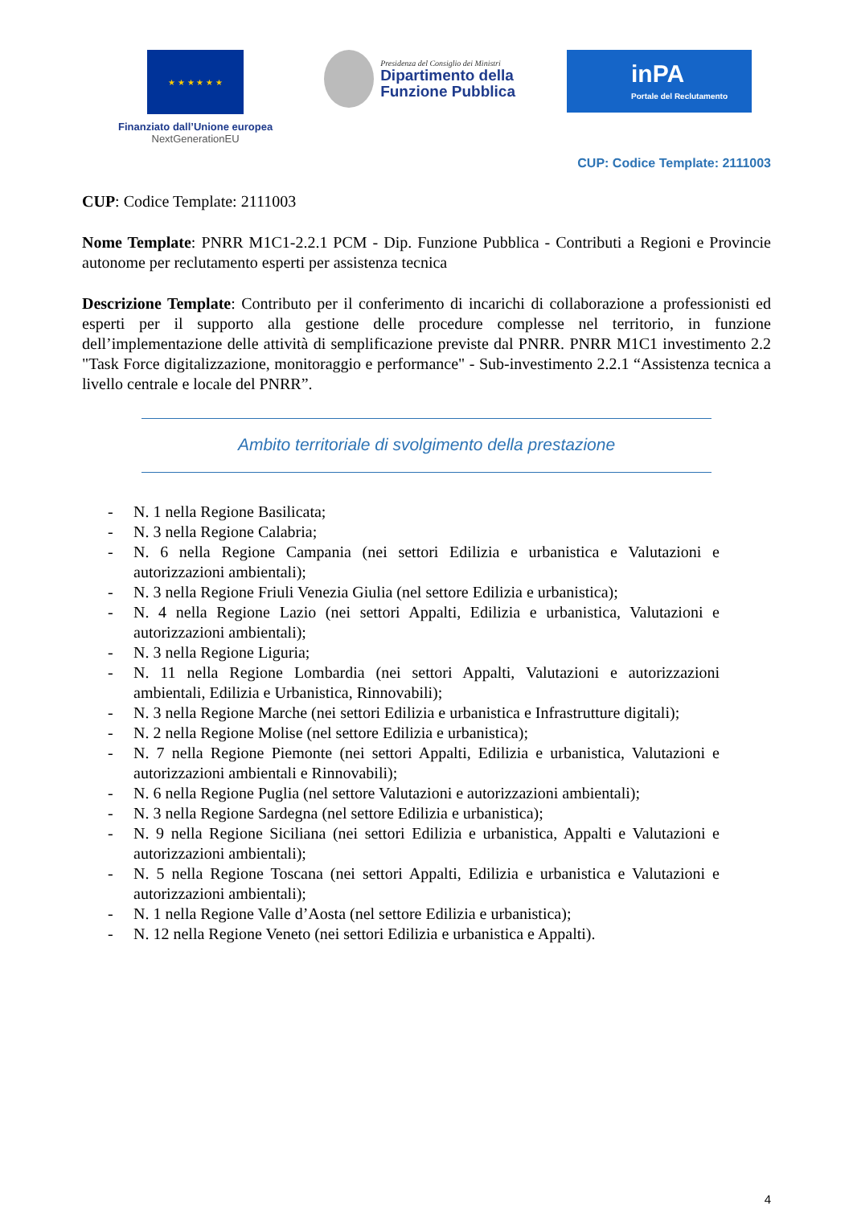★ ★ ★ ★ ★ ★
Finanziato dall’Unione europea
NextGenerationEU
Presidenza del Consiglio dei Ministri
Dipartimento della
Funzione Pubblica
inPA
Portale del Reclutamento
CUP: Codice Template: 2111003
CUP: Codice Template: 2111003
Nome Template: PNRR M1C1-2.2.1 PCM - Dip. Funzione Pubblica - Contributi a Regioni e Provincie autonome per reclutamento esperti per assistenza tecnica
Descrizione Template: Contributo per il conferimento di incarichi di collaborazione a professionisti ed esperti per il supporto alla gestione delle procedure complesse nel territorio, in funzione dell’implementazione delle attività di semplificazione previste dal PNRR. PNRR M1C1 investimento 2.2 "Task Force digitalizzazione, monitoraggio e performance" - Sub-investimento 2.2.1 “Assistenza tecnica a livello centrale e locale del PNRR”.
Ambito territoriale di svolgimento della prestazione
- N. 1 nella Regione Basilicata;
- N. 3 nella Regione Calabria;
- N. 6 nella Regione Campania (nei settori Edilizia e urbanistica e Valutazioni e autorizzazioni ambientali);
- N. 3 nella Regione Friuli Venezia Giulia (nel settore Edilizia e urbanistica);
- N. 4 nella Regione Lazio (nei settori Appalti, Edilizia e urbanistica, Valutazioni e autorizzazioni ambientali);
- N. 3 nella Regione Liguria;
- N. 11 nella Regione Lombardia (nei settori Appalti, Valutazioni e autorizzazioni ambientali, Edilizia e Urbanistica, Rinnovabili);
- N. 3 nella Regione Marche (nei settori Edilizia e urbanistica e Infrastrutture digitali);
- N. 2 nella Regione Molise (nel settore Edilizia e urbanistica);
- N. 7 nella Regione Piemonte (nei settori Appalti, Edilizia e urbanistica, Valutazioni e autorizzazioni ambientali e Rinnovabili);
- N. 6 nella Regione Puglia (nel settore Valutazioni e autorizzazioni ambientali);
- N. 3 nella Regione Sardegna (nel settore Edilizia e urbanistica);
- N. 9 nella Regione Siciliana (nei settori Edilizia e urbanistica, Appalti e Valutazioni e autorizzazioni ambientali);
- N. 5 nella Regione Toscana (nei settori Appalti, Edilizia e urbanistica e Valutazioni e autorizzazioni ambientali);
- N. 1 nella Regione Valle d’Aosta (nel settore Edilizia e urbanistica);
- N. 12 nella Regione Veneto (nei settori Edilizia e urbanistica e Appalti).
4